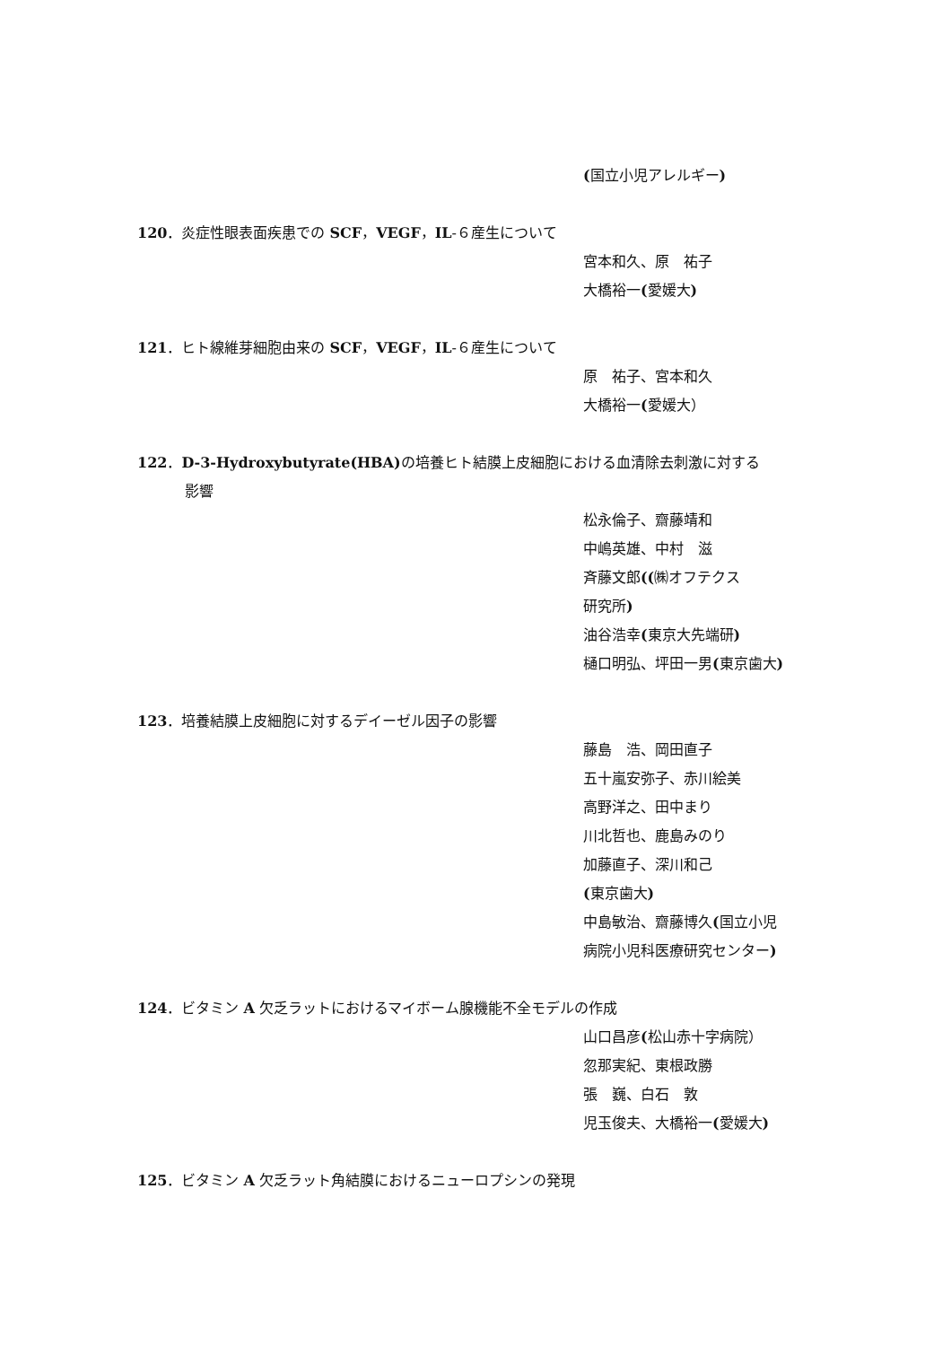(国立小児アレルギー)
120．炎症性眼表面疾患での SCF，VEGF，IL-６産生について
宮本和久、原　祐子
大橋裕一(愛媛大)
121．ヒト線維芽細胞由来の SCF，VEGF，IL-６産生について
原　祐子、宮本和久
大橋裕一(愛媛大）
122．D-3-Hydroxybutyrate(HBA) の培養ヒト結膜上皮細胞における血清除去刺激に対する
影響
松永倫子、齋藤靖和
中嶋英雄、中村　滋
斉藤文郎((㈱オフテクス
研究所)
油谷浩幸(東京大先端研)
樋口明弘、坪田一男(東京歯大)
123．培養結膜上皮細胞に対するデイーゼル因子の影響
藤島　浩、岡田直子
五十嵐安弥子、赤川絵美
高野洋之、田中まり
川北哲也、鹿島みのり
加藤直子、深川和己
(東京歯大)
中島敏治、齋藤博久(国立小児
病院小児科医療研究センター)
124．ビタミン A 欠乏ラットにおけるマイボーム腺機能不全モデルの作成
山口昌彦(松山赤十字病院）
忽那実紀、東根政勝
張　巍、白石　敦
児玉俊夫、大橋裕一(愛媛大)
125．ビタミン A 欠乏ラット角結膜におけるニューロプシンの発現